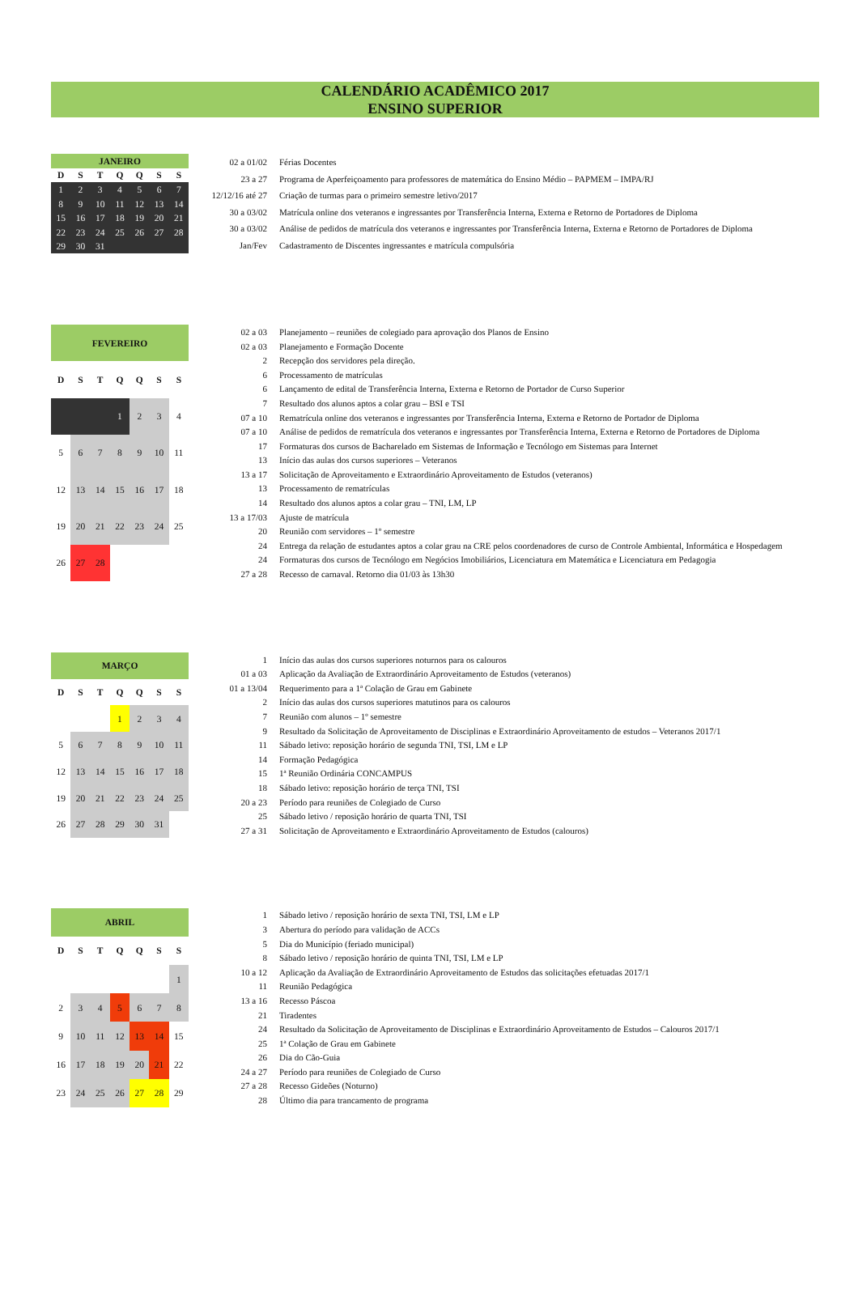CALENDÁRIO ACADÊMICO 2017
ENSINO SUPERIOR
| JANEIRO | | | | | | |
| --- | --- | --- | --- | --- | --- | --- |
| D | S | T | Q | Q | S | S |
| 1 | 2 | 3 | 4 | 5 | 6 | 7 |
| 8 | 9 | 10 | 11 | 12 | 13 | 14 |
| 15 | 16 | 17 | 18 | 19 | 20 | 21 |
| 22 | 23 | 24 | 25 | 26 | 27 | 28 |
| 29 | 30 | 31 | | | | |
| 02 a 01/02 | Férias Docentes |
| 23 a 27 | Programa de Aperfeiçoamento para professores de matemática do Ensino Médio – PAPMEM – IMPA/RJ |
| 12/12/16 até 27 | Criação de turmas para o primeiro semestre letivo/2017 |
| 30 a 03/02 | Matrícula online dos veteranos e ingressantes por Transferência Interna, Externa e Retorno de Portadores de Diploma |
| 30 a 03/02 | Análise de pedidos de matrícula dos veteranos e ingressantes por Transferência Interna, Externa e Retorno de Portadores de Diploma |
| Jan/Fev | Cadastramento de Discentes ingressantes e matrícula compulsória |
| FEVEREIRO | | | | | | |
| --- | --- | --- | --- | --- | --- | --- |
| D | S | T | Q | Q | S | S |
| | | | 1 | 2 | 3 | 4 |
| 5 | 6 | 7 | 8 | 9 | 10 | 11 |
| 12 | 13 | 14 | 15 | 16 | 17 | 18 |
| 19 | 20 | 21 | 22 | 23 | 24 | 25 |
| 26 | 27 | 28 | | | | |
| 02 a 03 | Planejamento – reuniões de colegiado para aprovação dos Planos de Ensino |
| 02 a 03 | Planejamento e Formação Docente |
| 2 | Recepção dos servidores pela direção. |
| 6 | Processamento de matrículas |
| 6 | Lançamento de edital de Transferência Interna, Externa e Retorno de Portador de Curso Superior |
| 7 | Resultado dos alunos aptos a colar grau – BSI e TSI |
| 07 a 10 | Rematrícula online dos veteranos e ingressantes por Transferência Interna, Externa e Retorno de Portador de Diploma |
| 07 a 10 | Análise de pedidos de rematrícula dos veteranos e ingressantes por Transferência Interna, Externa e Retorno de Portadores de Diploma |
| 17 | Formaturas dos cursos de Bacharelado em Sistemas de Informação e Tecnólogo em Sistemas para Internet |
| 13 | Início das aulas dos cursos superiores – Veteranos |
| 13 a 17 | Solicitação de Aproveitamento e Extraordinário Aproveitamento de Estudos (veteranos) |
| 13 | Processamento de rematrículas |
| 14 | Resultado dos alunos aptos a colar grau – TNI, LM, LP |
| 13 a 17/03 | Ajuste de matrícula |
| 20 | Reunião com servidores – 1º semestre |
| 24 | Entrega da relação de estudantes aptos a colar grau na CRE pelos coordenadores de curso de Controle Ambiental, Informática e Hospedagem |
| 24 | Formaturas dos cursos de Tecnólogo em Negócios Imobiliários, Licenciatura em Matemática e Licenciatura em Pedagogia |
| 27 a 28 | Recesso de carnaval. Retorno dia 01/03 às 13h30 |
| MARÇO | | | | | | |
| --- | --- | --- | --- | --- | --- | --- |
| D | S | T | Q | Q | S | S |
| | | | 1 | 2 | 3 | 4 |
| 5 | 6 | 7 | 8 | 9 | 10 | 11 |
| 12 | 13 | 14 | 15 | 16 | 17 | 18 |
| 19 | 20 | 21 | 22 | 23 | 24 | 25 |
| 26 | 27 | 28 | 29 | 30 | 31 | |
| 1 | Início das aulas dos cursos superiores noturnos para os calouros |
| 01 a 03 | Aplicação da Avaliação de Extraordinário Aproveitamento de Estudos (veteranos) |
| 01 a 13/04 | Requerimento para a 1ª Colação de Grau em Gabinete |
| 2 | Início das aulas dos cursos superiores matutinos para os calouros |
| 7 | Reunião com alunos – 1º semestre |
| 9 | Resultado da Solicitação de Aproveitamento de Disciplinas e Extraordinário Aproveitamento de estudos – Veteranos 2017/1 |
| 11 | Sábado letivo: reposição horário de segunda TNI, TSI, LM e LP |
| 14 | Formação Pedagógica |
| 15 | 1ª Reunião Ordinária CONCAMPUS |
| 18 | Sábado letivo: reposição horário de terça TNI, TSI |
| 20 a 23 | Período para reuniões de Colegiado de Curso |
| 25 | Sábado letivo / reposição horário de quarta TNI, TSI |
| 27 a 31 | Solicitação de Aproveitamento e Extraordinário Aproveitamento de Estudos (calouros) |
| ABRIL | | | | | | |
| --- | --- | --- | --- | --- | --- | --- |
| D | S | T | Q | Q | S | S |
| | | | | | | 1 |
| 2 | 3 | 4 | 5 | 6 | 7 | 8 |
| 9 | 10 | 11 | 12 | 13 | 14 | 15 |
| 16 | 17 | 18 | 19 | 20 | 21 | 22 |
| 23 | 24 | 25 | 26 | 27 | 28 | 29 |
| 1 | Sábado letivo / reposição horário de sexta TNI, TSI, LM e LP |
| 3 | Abertura do período para validação de ACCs |
| 5 | Dia do Município (feriado municipal) |
| 8 | Sábado letivo / reposição horário de quinta TNI, TSI, LM e LP |
| 10 a 12 | Aplicação da Avaliação de Extraordinário Aproveitamento de Estudos das solicitações efetuadas 2017/1 |
| 11 | Reunião Pedagógica |
| 13 a 16 | Recesso Páscoa |
| 21 | Tiradentes |
| 24 | Resultado da Solicitação de Aproveitamento de Disciplinas e Extraordinário Aproveitamento de Estudos – Calouros 2017/1 |
| 25 | 1ª Colação de Grau em Gabinete |
| 26 | Dia do Cão-Guia |
| 24 a 27 | Período para reuniões de Colegiado de Curso |
| 27 a 28 | Recesso Gideões (Noturno) |
| 28 | Último dia para trancamento de programa |